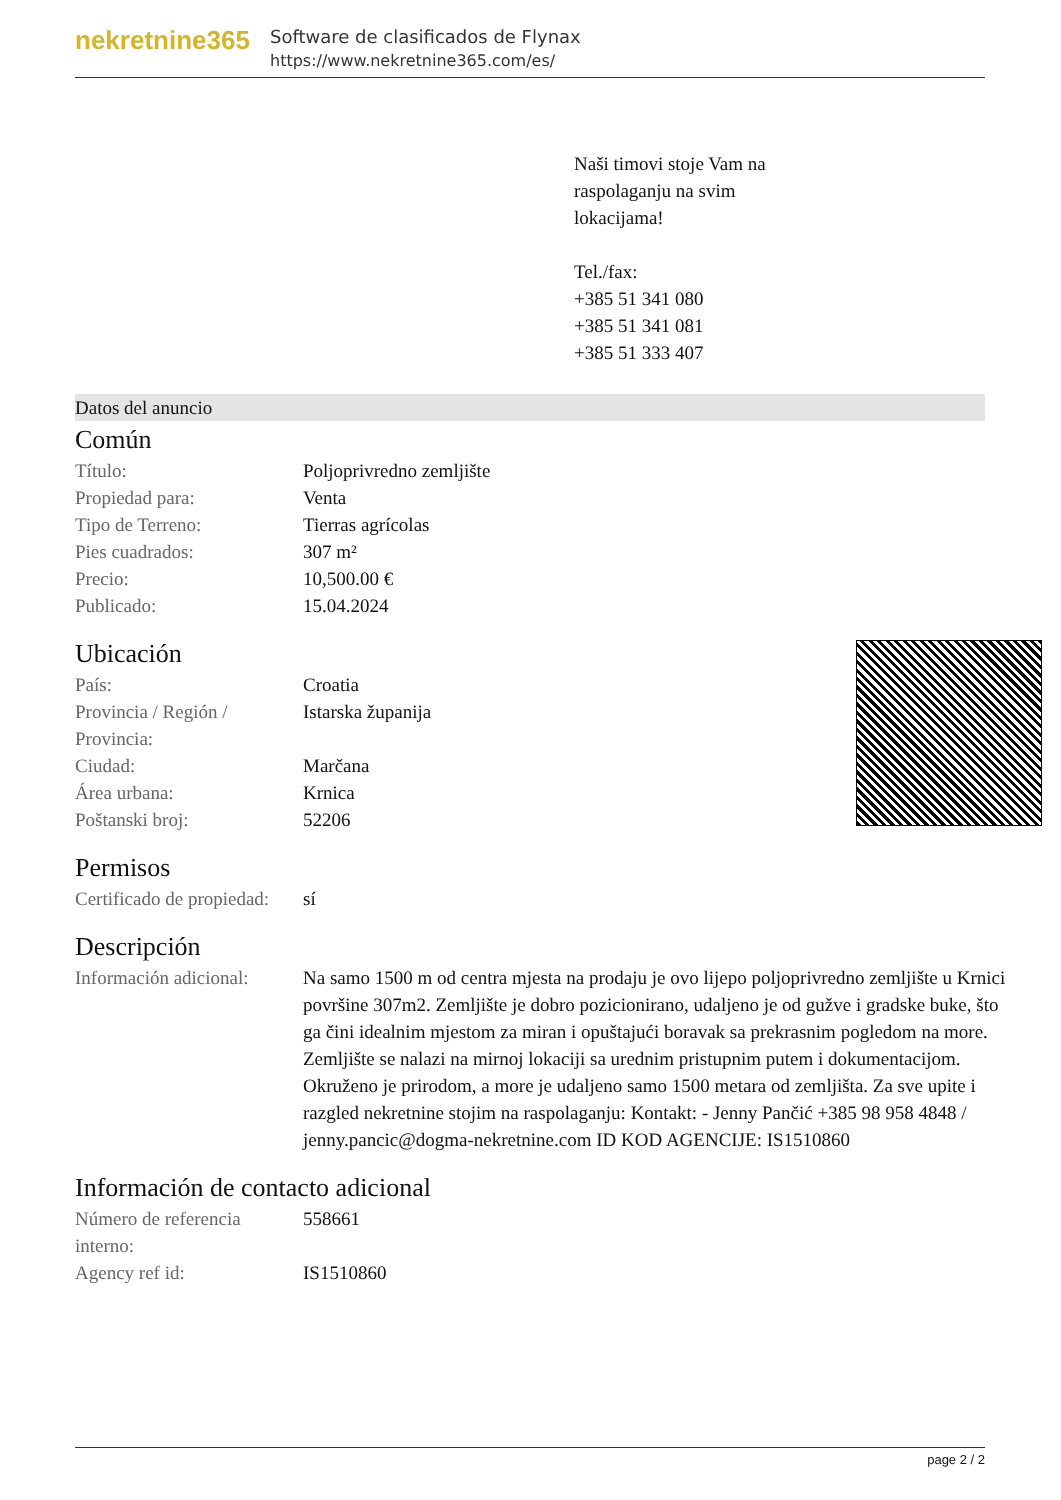nekretnine365
Software de clasificados de Flynax
https://www.nekretnine365.com/es/
Naši timovi stoje Vam na
raspolaganju na svim
lokacijama!
Tel./fax:
+385 51 341 080
+385 51 341 081
+385 51 333 407
Datos del anuncio
Común
| Título: | Poljoprivredno zemljište |
| Propiedad para: | Venta |
| Tipo de Terreno: | Tierras agrícolas |
| Pies cuadrados: | 307 m² |
| Precio: | 10,500.00 € |
| Publicado: | 15.04.2024 |
Ubicación
| País: | Croatia |
| Provincia / Región / Provincia: | Istarska županija |
| Ciudad: | Marčana |
| Área urbana: | Krnica |
| Poštanski broj: | 52206 |
Permisos
| Certificado de propiedad: | sí |
Descripción
| Información adicional: | Na samo 1500 m od centra mjesta na prodaju je ovo lijepo poljoprivredno zemljište u Krnici površine 307m2. Zemljište je dobro pozicionirano, udaljeno je od gužve i gradske buke, što ga čini idealnim mjestom za miran i opuštajući boravak sa prekrasnim pogledom na more. Zemljište se nalazi na mirnoj lokaciji sa urednim pristupnim putem i dokumentacijom. Okruženo je prirodom, a more je udaljeno samo 1500 metara od zemljišta. Za sve upite i razgled nekretnine stojim na raspolaganju: Kontakt: - Jenny Pančić +385 98 958 4848 / jenny.pancic@dogma-nekretnine.com ID KOD AGENCIJE: IS1510860 |
Información de contacto adicional
| Número de referencia interno: | 558661 |
| Agency ref id: | IS1510860 |
page 2 / 2